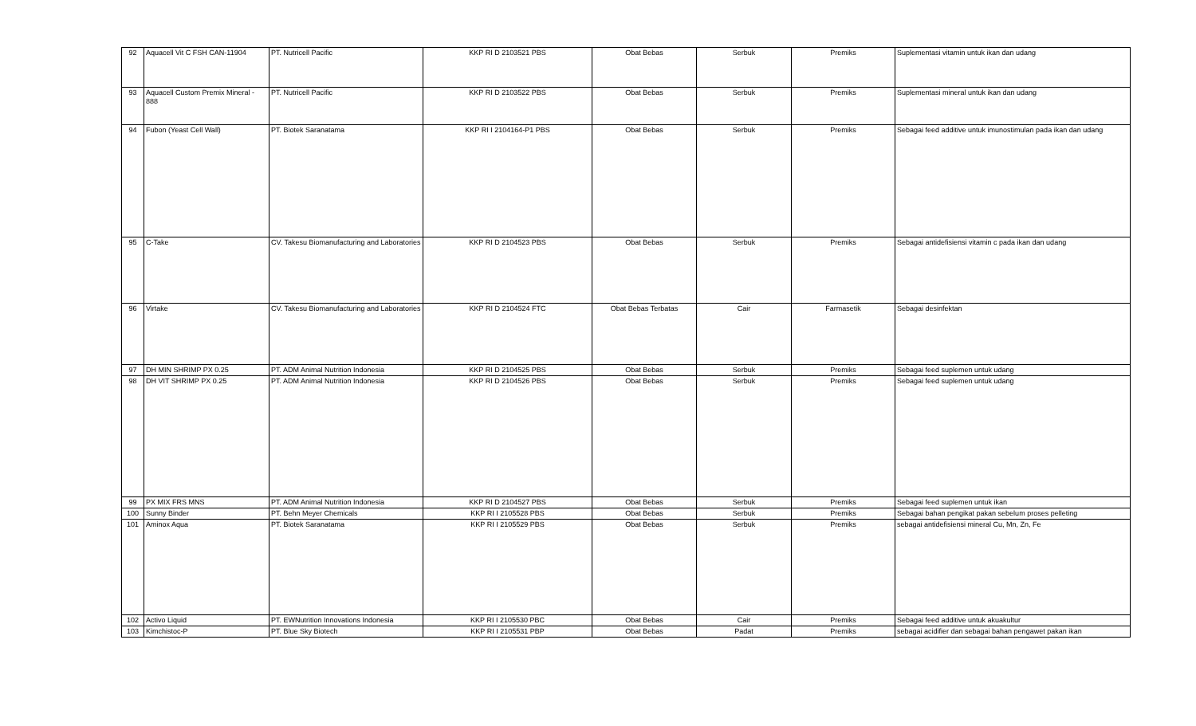| 92 | Aquacell Vit C FSH CAN-11904 | PT. Nutricell Pacific | KKP RI D 2103521 PBS | Obat Bebas | Serbuk | Premiks | Suplementasi vitamin untuk ikan dan udang |
| 93 | Aquacell Custom Premix Mineral - 888 | PT. Nutricell Pacific | KKP RI D 2103522 PBS | Obat Bebas | Serbuk | Premiks | Suplementasi mineral untuk ikan dan udang |
| 94 | Fubon (Yeast Cell Wall) | PT. Biotek Saranatama | KKP RI I 2104164-P1 PBS | Obat Bebas | Serbuk | Premiks | Sebagai feed additive untuk imunostimulan pada ikan dan udang |
| 95 | C-Take | CV. Takesu Biomanufacturing and Laboratories | KKP RI D 2104523 PBS | Obat Bebas | Serbuk | Premiks | Sebagai antidefisiensi vitamin c pada ikan dan udang |
| 96 | Virtake | CV. Takesu Biomanufacturing and Laboratories | KKP RI D 2104524 FTC | Obat Bebas Terbatas | Cair | Farmasetik | Sebagai desinfektan |
| 97 | DH MIN SHRIMP PX 0.25 | PT. ADM Animal Nutrition Indonesia | KKP RI D 2104525 PBS | Obat Bebas | Serbuk | Premiks | Sebagai feed suplemen untuk udang |
| 98 | DH VIT SHRIMP PX 0.25 | PT. ADM Animal Nutrition Indonesia | KKP RI D 2104526 PBS | Obat Bebas | Serbuk | Premiks | Sebagai feed suplemen untuk udang |
| 99 | PX MIX FRS MNS | PT. ADM Animal Nutrition Indonesia | KKP RI D 2104527 PBS | Obat Bebas | Serbuk | Premiks | Sebagai feed suplemen untuk ikan |
| 100 | Sunny Binder | PT. Behn Meyer Chemicals | KKP RI I 2105528 PBS | Obat Bebas | Serbuk | Premiks | Sebagai bahan pengikat pakan sebelum proses pelleting |
| 101 | Aminox Aqua | PT. Biotek Saranatama | KKP RI I 2105529 PBS | Obat Bebas | Serbuk | Premiks | sebagai antidefisiensi mineral Cu, Mn, Zn, Fe |
| 102 | Activo Liquid | PT. EWNutrition Innovations Indonesia | KKP RI I 2105530 PBC | Obat Bebas | Cair | Premiks | Sebagai feed additive untuk akuakultur |
| 103 | Kimchistoc-P | PT. Blue Sky Biotech | KKP RI I 2105531 PBP | Obat Bebas | Padat | Premiks | sebagai acidifier dan sebagai bahan pengawet pakan ikan |